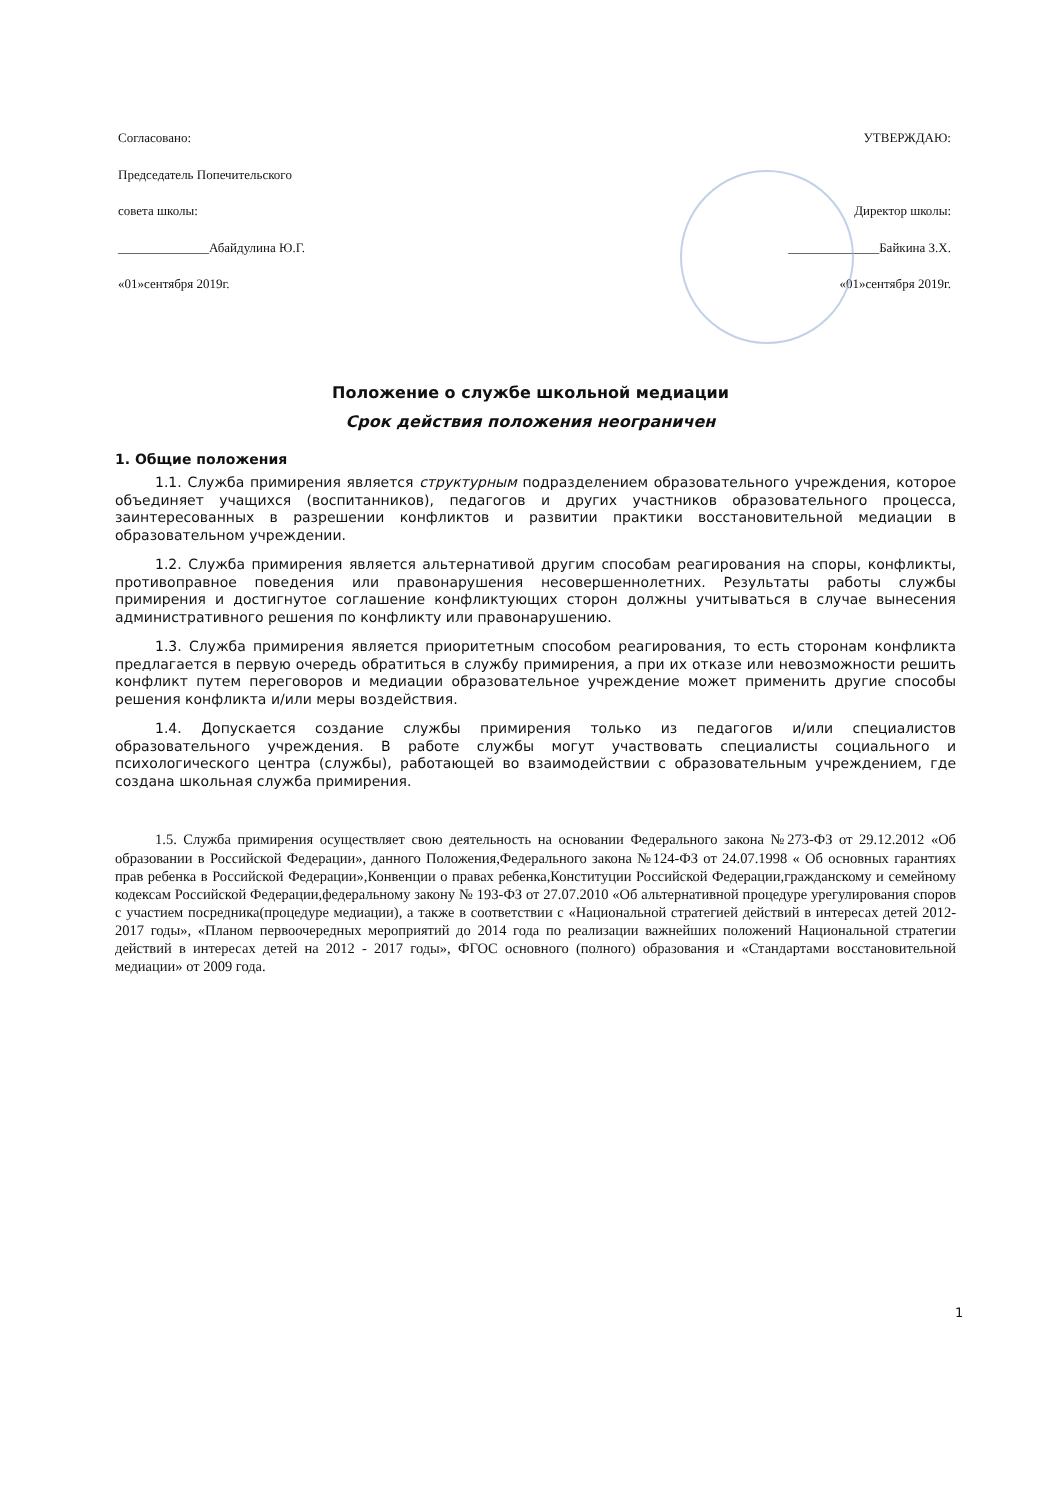Согласовано:
Председатель Попечительского
совета школы:
______________Абайдулина Ю.Г.
«01»сентября 2019г.
УТВЕРЖДАЮ:
Директор школы:
______________Байкина З.Х.
«01»сентября 2019г.
Положение о службе школьной медиации
Срок действия положения неограничен
1. Общие положения
1.1. Служба примирения является структурным подразделением образовательного учреждения, которое объединяет учащихся (воспитанников), педагогов и других участников образовательного процесса, заинтересованных в разрешении конфликтов и развитии практики восстановительной медиации в образовательном учреждении.
1.2. Служба примирения является альтернативой другим способам реагирования на споры, конфликты, противоправное поведения или правонарушения несовершеннолетних. Результаты работы службы примирения и достигнутое соглашение конфликтующих сторон должны учитываться в случае вынесения административного решения по конфликту или правонарушению.
1.3. Служба примирения является приоритетным способом реагирования, то есть сторонам конфликта предлагается в первую очередь обратиться в службу примирения, а при их отказе или невозможности решить конфликт путем переговоров и медиации образовательное учреждение может применить другие способы решения конфликта и/или меры воздействия.
1.4. Допускается создание службы примирения только из педагогов и/или специалистов образовательного учреждения. В работе службы могут участвовать специалисты социального и психологического центра (службы), работающей во взаимодействии с образовательным учреждением, где создана школьная служба примирения.
1.5. Служба примирения осуществляет свою деятельность на основании Федерального закона №273-ФЗ от 29.12.2012 «Об образовании в Российской Федерации», данного Положения,Федерального закона №124-ФЗ от 24.07.1998 « Об основных гарантиях прав ребенка в Российской Федерации»,Конвенции о правах ребенка,Конституции Российской Федерации,гражданскому и семейному кодексам Российской Федерации,федеральному закону № 193-ФЗ от 27.07.2010 «Об альтернативной процедуре урегулирования споров с участием посредника(процедуре медиации), а также в соответствии с «Национальной стратегией действий в интересах детей 2012-2017 годы», «Планом первоочередных мероприятий до 2014 года по реализации важнейших положений Национальной стратегии действий в интересах детей на 2012 - 2017 годы», ФГОС основного (полного) образования и «Стандартами восстановительной медиации» от 2009 года.
1